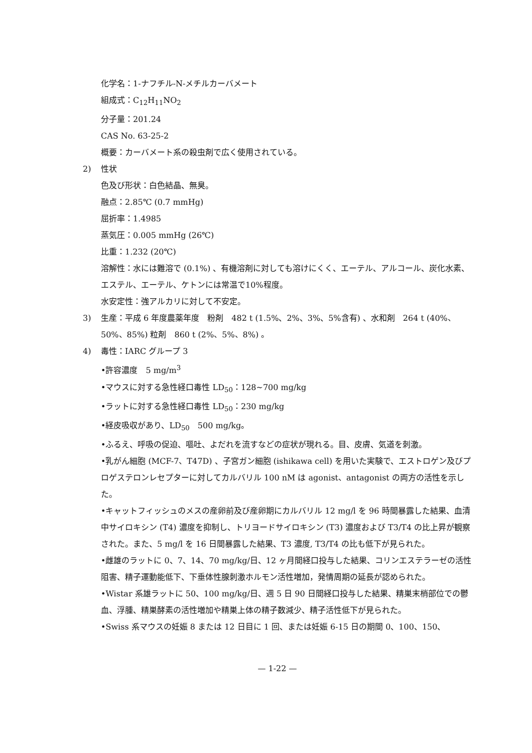化学名：1-ナフチル-N-メチルカーバメート
組成式：C<sub>12</sub>H<sub>11</sub>NO<sub>2</sub>
分子量：201.24
CAS No. 63-25-2
概要：カーバメート系の殺虫剤で広く使用されている。
2) 性状
色及び形状：白色結晶、無臭。
融点：2.85℃ (0.7 mmHg)
屈折率：1.4985
蒸気圧：0.005 mmHg (26℃)
比重：1.232 (20℃)
溶解性：水には難溶で (0.1%) 、有機溶剤に対しても溶けにくく、エーテル、アルコール、炭化水素、エステル、エーテル、ケトンには常温で10%程度。
水安定性：強アルカリに対して不安定。
3) 生産：平成 6 年度農薬年度　粉剤　482 t (1.5%、2%、3%、5%含有) 、水和剤　264 t (40%、50%、85%) 粒剤　860 t (2%、5%、8%) 。
4) 毒性：IARC グループ 3
•許容濃度　5 mg/m<sup>3</sup>
•マウスに対する急性経口毒性 LD<sub>50</sub>：128~700 mg/kg
•ラットに対する急性経口毒性 LD<sub>50</sub>：230 mg/kg
•経皮吸収があり、LD<sub>50</sub>　500 mg/kg。
•ふるえ、呼吸の促迫、嘔吐、よだれを流すなどの症状が現れる。目、皮膚、気道を刺激。
•乳がん細胞 (MCF-7、T47D) 、子宮ガン細胞 (ishikawa cell) を用いた実験で、エストロゲン及びプロゲステロンレセプターに対してカルバリル 100 nM は agonist、antagonist の両方の活性を示した。
•キャットフィッシュのメスの産卵前及び産卵期にカルバリル 12 mg/l を 96 時間暴露した結果、血清中サイロキシン (T4) 濃度を抑制し、トリヨードサイロキシン (T3) 濃度および T3/T4 の比上昇が観察された。また、5 mg/l を 16 日間暴露した結果、T3 濃度, T3/T4 の比も低下が見られた。
•雌雄のラットに 0、7、14、70 mg/kg/日、12 ヶ月間経口投与した結果、コリンエステラーゼの活性阻害、精子運動能低下、下垂体性腺刺激ホルモン活性増加，発情周期の延長が認められた。
•Wistar 系雄ラットに 50、100 mg/kg/日、週 5 日 90 日間経口投与した結果、精巣末梢部位での鬱血、浮腫、精巣酵素の活性増加や精巣上体の精子数減少、精子活性低下が見られた。
•Swiss 系マウスの妊娠 8 または 12 日目に 1 回、または妊娠 6-15 日の期間 0、100、150、
— 1-22 —